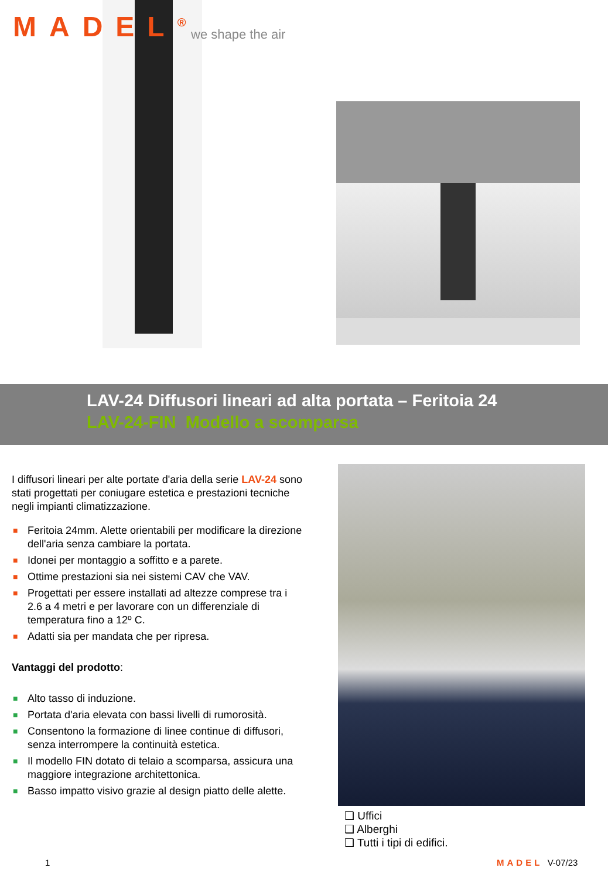MADEL<sup>®</sup> we shape the air
LAV-24 Diffusori lineari ad alta portata – Feritoia 24
LAV-24-FIN Modello a scomparsa
I diffusori lineari per alte portate d'aria della serie LAV-24 sono stati progettati per coniugare estetica e prestazioni tecniche negli impianti climatizzazione.
■ Feritoia 24mm. Alette orientabili per modificare la direzione dell'aria senza cambiare la portata.
■ Idonei per montaggio a soffitto e a parete.
■ Ottime prestazioni sia nei sistemi CAV che VAV.
■ Progettati per essere installati ad altezze comprese tra i 2.6 a 4 metri e per lavorare con un differenziale di temperatura fino a 12º C.
■ Adatti sia per mandata che per ripresa.
Vantaggi del prodotto:
■ Alto tasso di induzione.
■ Portata d'aria elevata con bassi livelli di rumorosità.
■ Consentono la formazione di linee continue di diffusori, senza interrompere la continuità estetica.
■ Il modello FIN dotato di telaio a scomparsa, assicura una maggiore integrazione architettonica.
■ Basso impatto visivo grazie al design piatto delle alette.
❑ Uffici
❑ Alberghi
❑ Tutti i tipi di edifici.
1 MADEL V-07/23